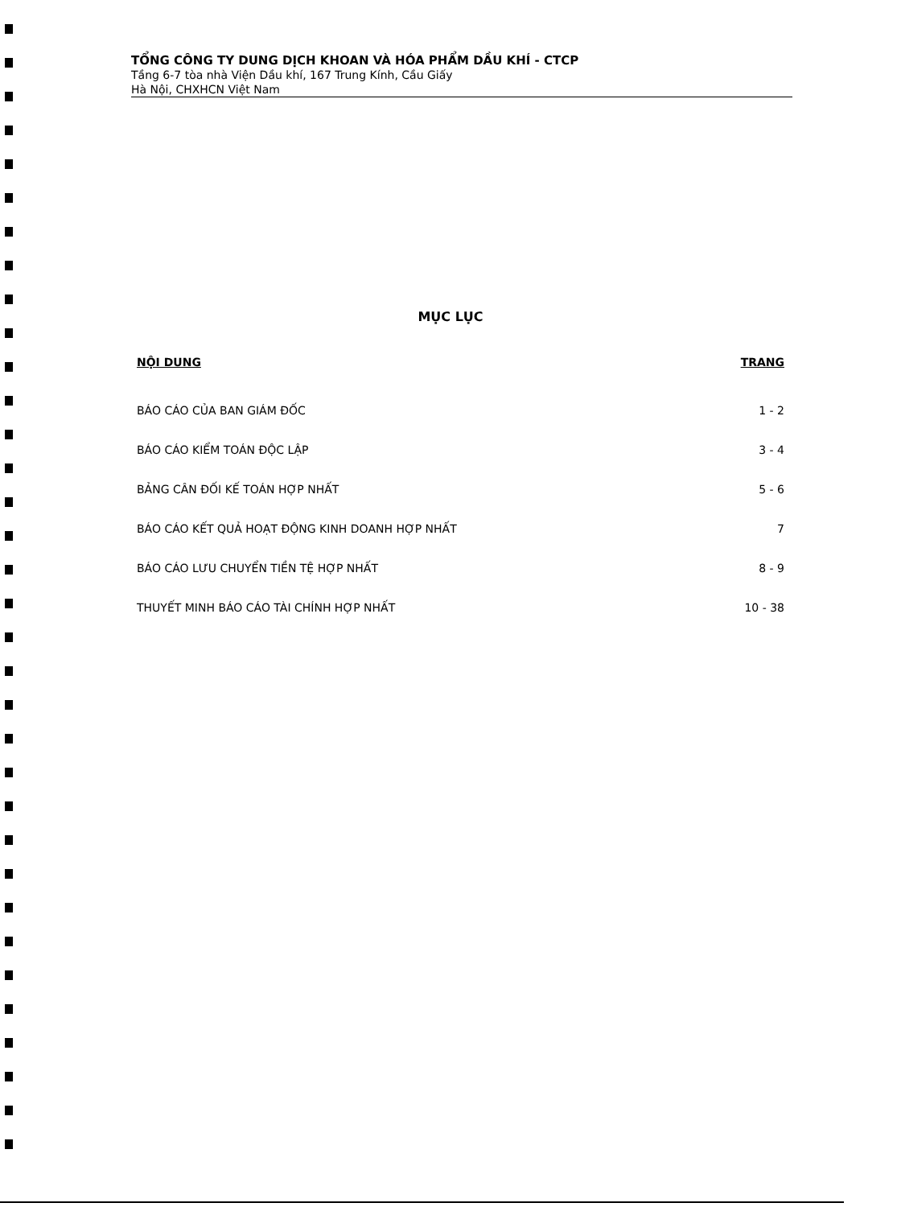TỔNG CÔNG TY DUNG DỊCH KHOAN VÀ HÓA PHẨM DẦU KHÍ - CTCP
Tầng 6-7 tòa nhà Viện Dầu khí, 167 Trung Kính, Cầu Giấy
Hà Nội, CHXHCN Việt Nam
MỤC LỤC
NỘI DUNG TRANG
BÁO CÁO CỦA BAN GIÁM ĐỐC 1 - 2
BÁO CÁO KIỂM TOÁN ĐỘC LẬP 3 - 4
BẢNG CÂN ĐỐI KẾ TOÁN HỢP NHẤT 5 - 6
BÁO CÁO KẾT QUẢ HOẠT ĐỘNG KINH DOANH HỢP NHẤT 7
BÁO CÁO LƯU CHUYỂN TIỀN TỆ HỢP NHẤT 8 - 9
THUYẾT MINH BÁO CÁO TÀI CHÍNH HỢP NHẤT 10 - 38